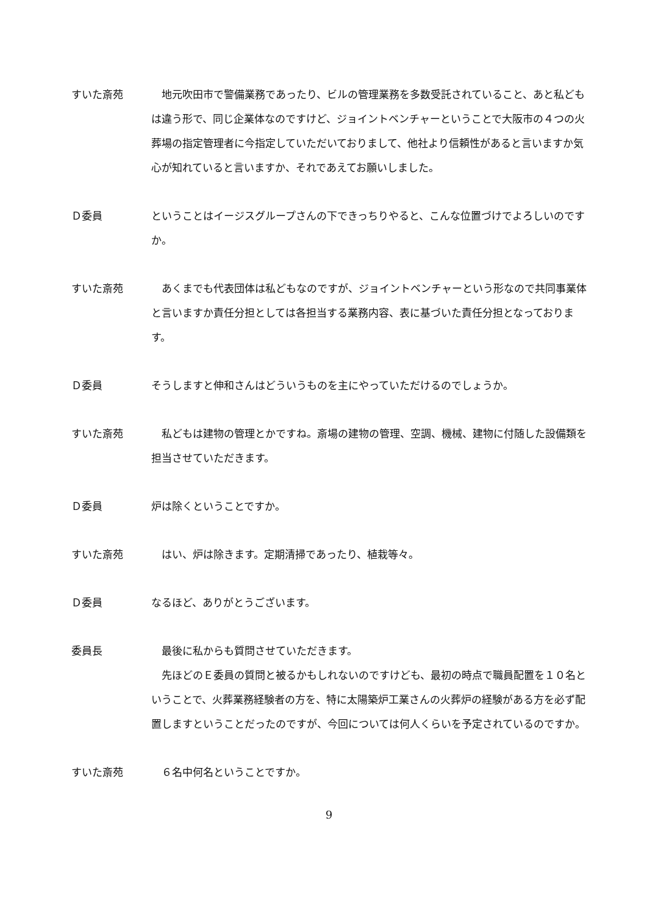すいた斎苑 　地元吹田市で警備業務であったり、ビルの管理業務を多数受託されていること、あと私どもは違う形で、同じ企業体なのですけど、ジョイントベンチャーということで大阪市の４つの火葬場の指定管理者に今指定していただいておりまして、他社より信頼性があると言いますか気心が知れていると言いますか、それであえてお願いしました。
Ｄ委員 ということはイージスグループさんの下できっちりやると、こんな位置づけでよろしいのですか。
すいた斎苑 　あくまでも代表団体は私どもなのですが、ジョイントベンチャーという形なので共同事業体と言いますか責任分担としては各担当する業務内容、表に基づいた責任分担となっております。
Ｄ委員 そうしますと伸和さんはどういうものを主にやっていただけるのでしょうか。
すいた斎苑 　私どもは建物の管理とかですね。斎場の建物の管理、空調、機械、建物に付随した設備類を担当させていただきます。
Ｄ委員 炉は除くということですか。
すいた斎苑 　はい、炉は除きます。定期清掃であったり、植栽等々。
Ｄ委員 なるほど、ありがとうございます。
委員長 　最後に私からも質問させていただきます。
　先ほどのＥ委員の質問と被るかもしれないのですけども、最初の時点で職員配置を１０名ということで、火葬業務経験者の方を、特に太陽築炉工業さんの火葬炉の経験がある方を必ず配置しますということだったのですが、今回については何人くらいを予定されているのですか。
すいた斎苑 　６名中何名ということですか。
9